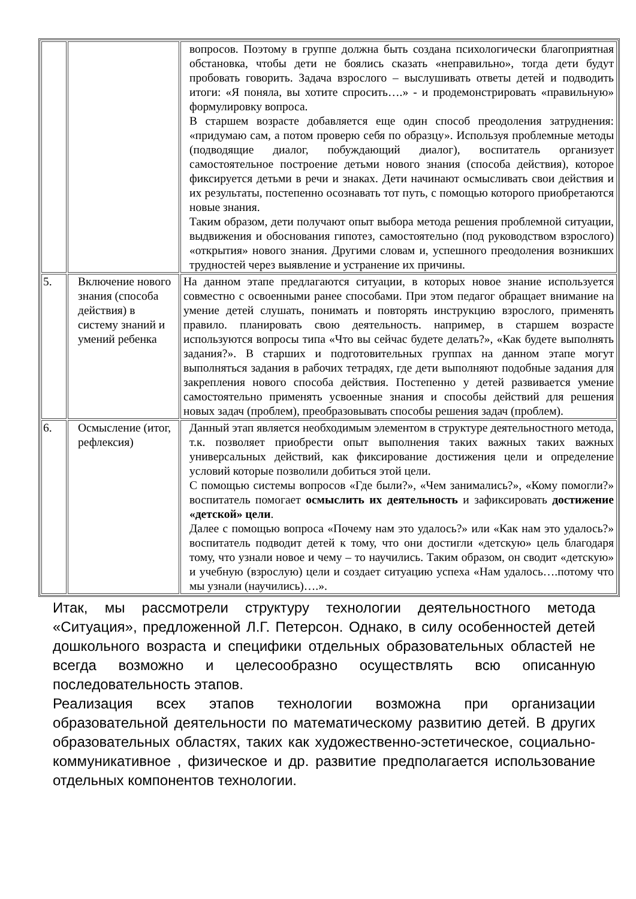| | | вопросов. Поэтому в группе должна быть создана психологически благоприятная обстановка, чтобы дети не боялись сказать «неправильно», тогда дети будут пробовать говорить. Задача взрослого – выслушивать ответы детей и подводить итоги: «Я поняла, вы хотите спросить….» - и продемонстрировать «правильную» формулировку вопроса. В старшем возрасте добавляется еще один способ преодоления затруднения: «придумаю сам, а потом проверю себя по образцу». Используя проблемные методы (подводящие диалог, побуждающий диалог), воспитатель организует самостоятельное построение детьми нового знания (способа действия), которое фиксируется детьми в речи и знаках. Дети начинают осмысливать свои действия и их результаты, постепенно осознавать тот путь, с помощью которого приобретаются новые знания. Таким образом, дети получают опыт выбора метода решения проблемной ситуации, выдвижения и обоснования гипотез, самостоятельно (под руководством взрослого) «открытия» нового знания. Другими словам и, успешного преодоления возникших трудностей через выявление и устранение их причины. |
| 5. | Включение нового знания (способа действия) в систему знаний и умений ребенка | На данном этапе предлагаются ситуации, в которых новое знание используется совместно с освоенными ранее способами. При этом педагог обращает внимание на умение детей слушать, понимать и повторять инструкцию взрослого, применять правило. планировать свою деятельность. например, в старшем возрасте используются вопросы типа «Что вы сейчас будете делать?», «Как будете выполнять задания?». В старших и подготовительных группах на данном этапе могут выполняться задания в рабочих тетрадях, где дети выполняют подобные задания для закрепления нового способа действия. Постепенно у детей развивается умение самостоятельно применять усвоенные знания и способы действий для решения новых задач (проблем), преобразовывать способы решения задач (проблем). |
| 6. | Осмысление (итог, рефлексия) | Данный этап является необходимым элементом в структуре деятельностного метода, т.к. позволяет приобрести опыт выполнения таких важных таких важных универсальных действий, как фиксирование достижения цели и определение условий которые позволили добиться этой цели. С помощью системы вопросов «Где были?», «Чем занимались?», «Кому помогли?» воспитатель помогает осмыслить их деятельность и зафиксировать достижение «детской» цели . Далее с помощью вопроса «Почему нам это удалось?» или «Как нам это удалось?» воспитатель подводит детей к тому, что они достигли «детскую» цель благодаря тому, что узнали новое и чему – то научились. Таким образом, он сводит «детскую» и учебную (взрослую) цели и создает ситуацию успеха «Нам удалось….потому что мы узнали (научились)….». |
Итак, мы рассмотрели структуру технологии деятельностного метода «Ситуация», предложенной Л.Г. Петерсон. Однако, в силу особенностей детей дошкольного возраста и специфики отдельных образовательных областей не всегда возможно и целесообразно осуществлять всю описанную последовательность этапов.
Реализация всех этапов технологии возможна при организации образовательной деятельности по математическому развитию детей. В других образовательных областях, таких как художественно-эстетическое, социально-коммуникативное , физическое и др. развитие предполагается использование отдельных компонентов технологии.